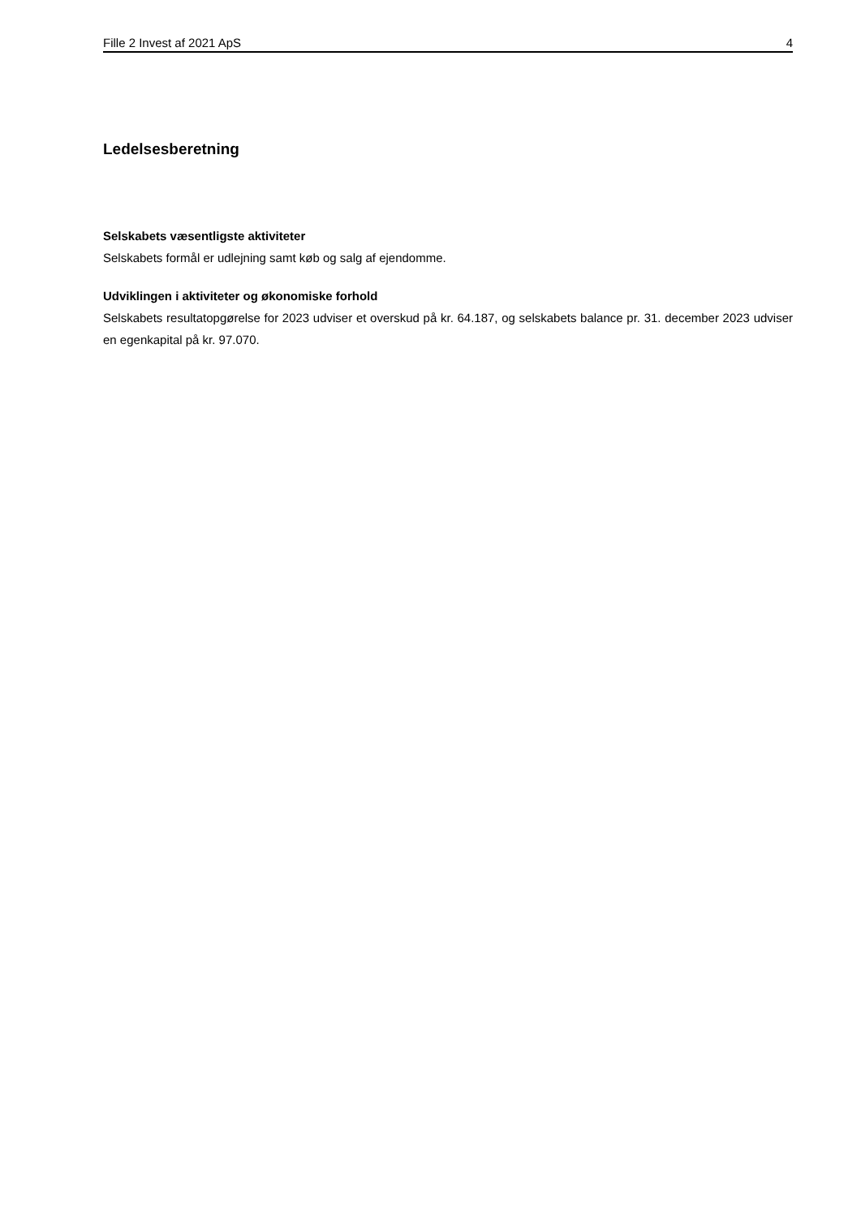Fille 2 Invest af 2021 ApS 4
Ledelsesberetning
Selskabets væsentligste aktiviteter
Selskabets formål er udlejning samt køb og salg af ejendomme.
Udviklingen i aktiviteter og økonomiske forhold
Selskabets resultatopgørelse for 2023 udviser et overskud på kr. 64.187, og selskabets balance pr. 31. december 2023 udviser en egenkapital på kr. 97.070.